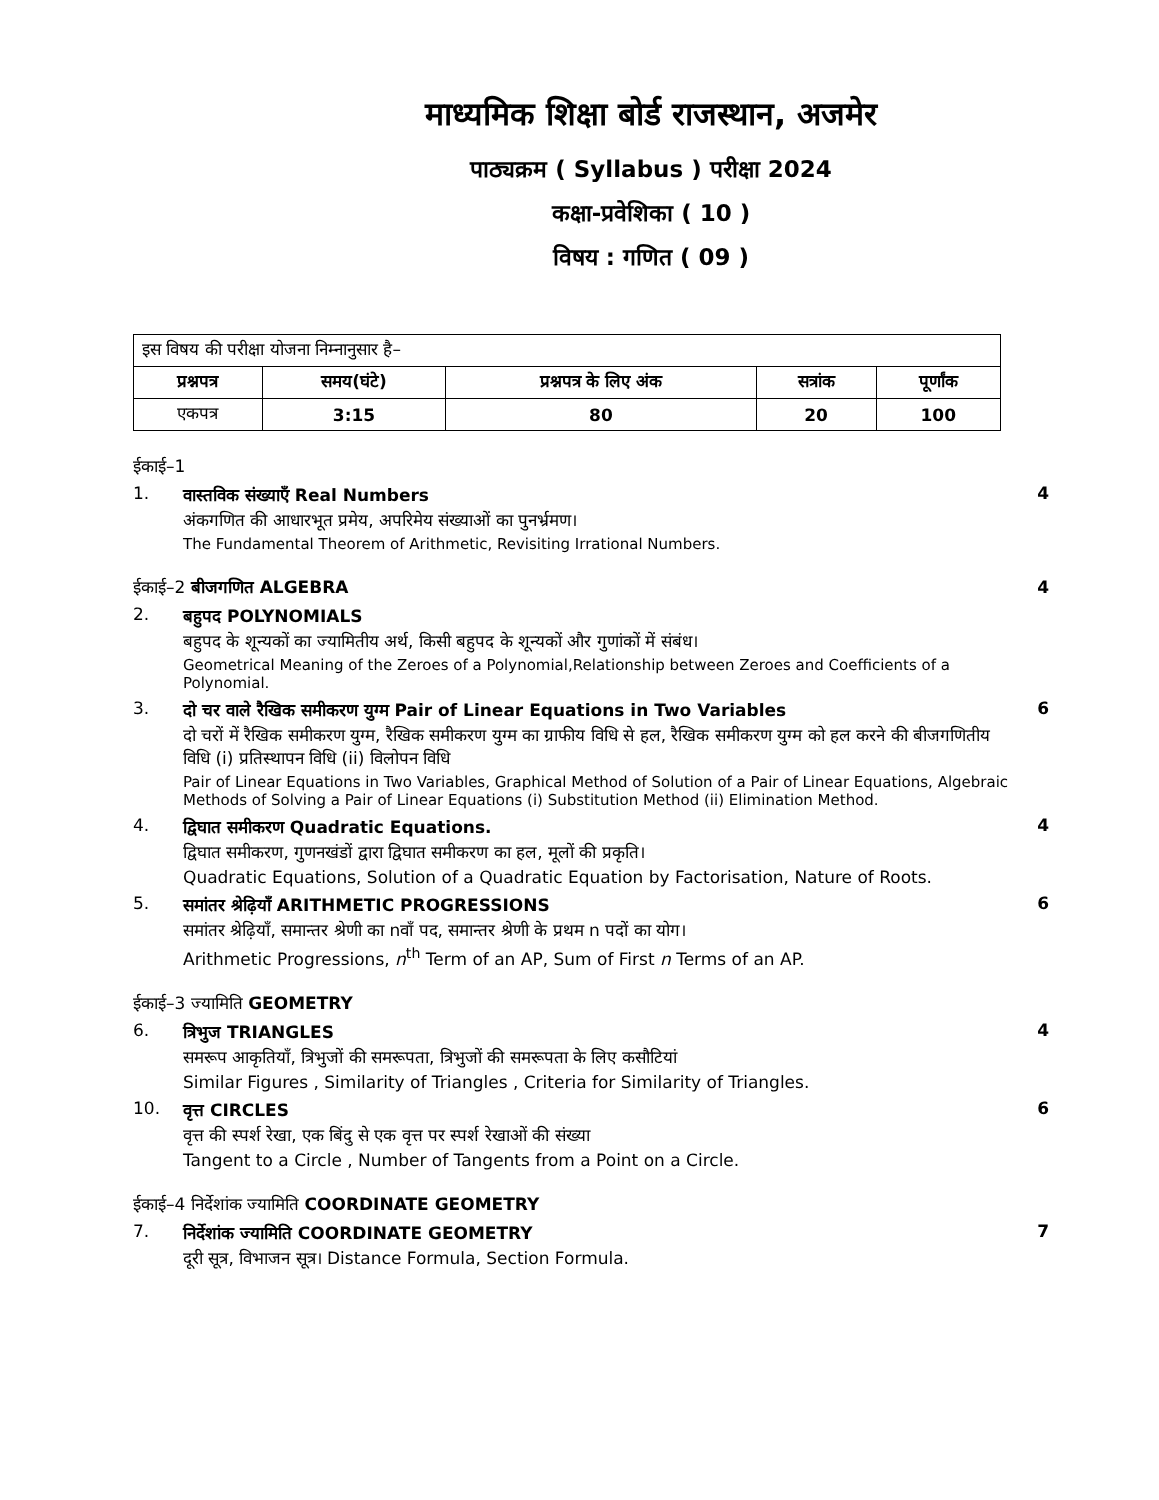माध्यमिक शिक्षा बोर्ड राजस्थान, अजमेर
पाठ्यक्रम ( Syllabus ) परीक्षा 2024
कक्षा-प्रवेशिका ( 10 )
विषय : गणित ( 09 )
| इस विषय की परीक्षा योजना निम्नानुसार है– | | | | |
| प्रश्नपत्र | समय(घंटे) | प्रश्नपत्र के लिए अंक | सत्रांक | पूर्णांक |
| एकपत्र | 3:15 | 80 | 20 | 100 |
ईकाई–1
1. वास्तविक संख्याएँ Real Numbers
अंकगणित की आधारभूत प्रमेय, अपरिमेय संख्याओं का पुनर्भ्रमण।
The Fundamental Theorem of Arithmetic, Revisiting Irrational Numbers.
4
ईकाई–2 बीजगणित ALGEBRA 4
2. बहुपद POLYNOMIALS
बहुपद के शून्यकों का ज्यामितीय अर्थ, किसी बहुपद के शून्यकों और गुणांकों में संबंध।
Geometrical Meaning of the Zeroes of a Polynomial,Relationship between Zeroes and Coefficients of a Polynomial.
3. दो चर वाले रैखिक समीकरण युग्म Pair of Linear Equations in Two Variables
दो चरों में रैखिक समीकरण युग्म, रैखिक समीकरण युग्म का ग्राफीय विधि से हल, रैखिक समीकरण युग्म को हल करने की बीजगणितीय विधि (i) प्रतिस्थापन विधि (ii) विलोपन विधि
Pair of Linear Equations in Two Variables, Graphical Method of Solution of a Pair of Linear Equations, Algebraic Methods of Solving a Pair of Linear Equations (i) Substitution Method (ii) Elimination Method.
6
4. द्विघात समीकरण Quadratic Equations.
द्विघात समीकरण, गुणनखंडों द्वारा द्विघात समीकरण का हल, मूलों की प्रकृति।
Quadratic Equations, Solution of a Quadratic Equation by Factorisation, Nature of Roots.
4
5. समांतर श्रेढ़ियाँ ARITHMETIC PROGRESSIONS
समांतर श्रेढ़ियाँ, समान्तर श्रेणी का nवाँ पद, समान्तर श्रेणी के प्रथम n पदों का योग।
Arithmetic Progressions, n<sup>th</sup> Term of an AP, Sum of First n Terms of an AP.
6
ईकाई–3 ज्यामिति GEOMETRY
6. त्रिभुज TRIANGLES
समरूप आकृतियाँ, त्रिभुजों की समरूपता, त्रिभुजों की समरूपता के लिए कसौटियां
Similar Figures , Similarity of Triangles , Criteria for Similarity of Triangles.
4
10. वृत्त CIRCLES
वृत्त की स्पर्श रेखा, एक बिंदु से एक वृत्त पर स्पर्श रेखाओं की संख्या
Tangent to a Circle , Number of Tangents from a Point on a Circle.
6
ईकाई–4 निर्देशांक ज्यामिति COORDINATE GEOMETRY
7. निर्देशांक ज्यामिति COORDINATE GEOMETRY
दूरी सूत्र, विभाजन सूत्र। Distance Formula, Section Formula.
7